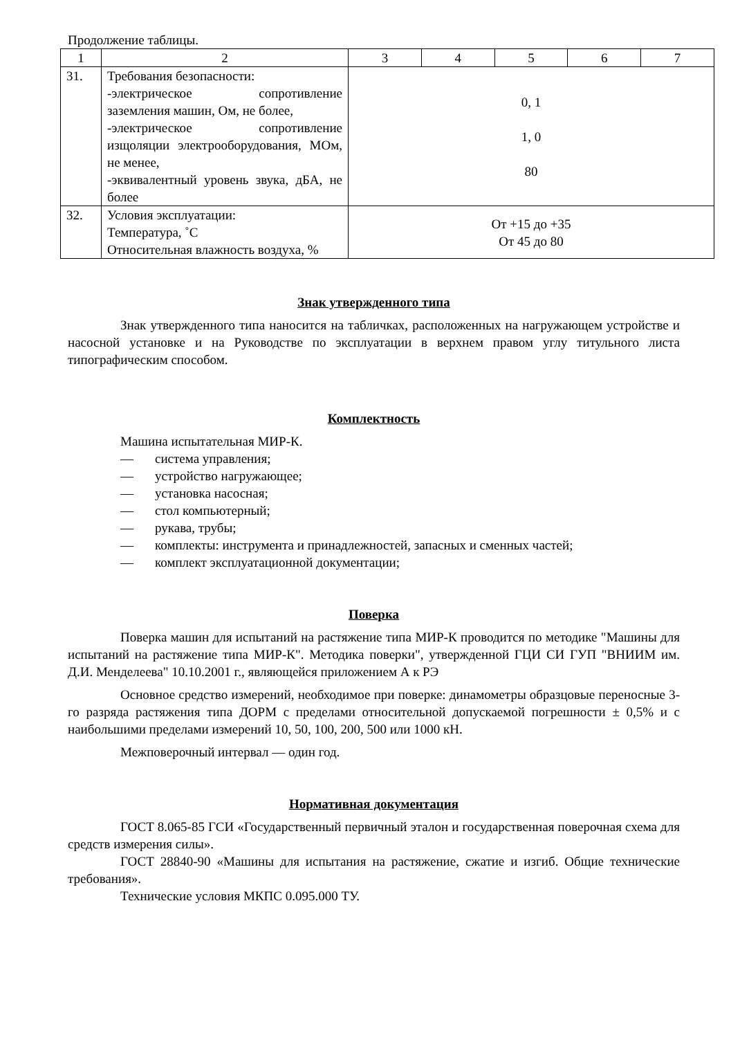Продолжение таблицы.
| 1 | 2 | 3 | 4 | 5 | 6 | 7 |
| --- | --- | --- | --- | --- | --- | --- |
| 31. | Требования безопасности: -электрическое сопротивление заземления машин, Ом, не более, -электрическое сопротивление изщоляции электрооборудования, МОм, не менее, -эквивалентный уровень звука, дБА, не более | 0, 1 1, 0 80 | | | | |
| 32. | Условия эксплуатации: Температура, ˚С Относительная влажность воздуха, % | От +15 до +35 От 45 до 80 | | | | |
Знак утвержденного типа
Знак утвержденного типа наносится на табличках, расположенных на нагружающем устройстве и насосной установке и на Руководстве по эксплуатации в верхнем правом углу титульного листа типографическим способом.
Комплектность
Машина испытательная МИР-К.
— система управления;
— устройство нагружающее;
— установка насосная;
— стол компьютерный;
— рукава, трубы;
— комплекты: инструмента и принадлежностей, запасных и сменных частей;
— комплект эксплуатационной документации;
Поверка
Поверка машин для испытаний на растяжение типа МИР-К проводится по методике "Машины для испытаний на растяжение типа МИР-К". Методика поверки", утвержденной ГЦИ СИ ГУП "ВНИИМ им. Д.И. Менделеева" 10.10.2001 г., являющейся приложением А к РЭ
Основное средство измерений, необходимое при поверке: динамометры образцовые переносные 3-го разряда растяжения типа ДОРМ с пределами относительной допускаемой погрешности ± 0,5% и с наибольшими пределами измерений 10, 50, 100, 200, 500 или 1000 кН.
Межповерочный интервал — один год.
Нормативная документация
ГОСТ 8.065-85 ГСИ «Государственный первичный эталон и государственная поверочная схема для средств измерения силы».
ГОСТ 28840-90 «Машины для испытания на растяжение, сжатие и изгиб. Общие технические требования».
Технические условия МКПС 0.095.000 ТУ.